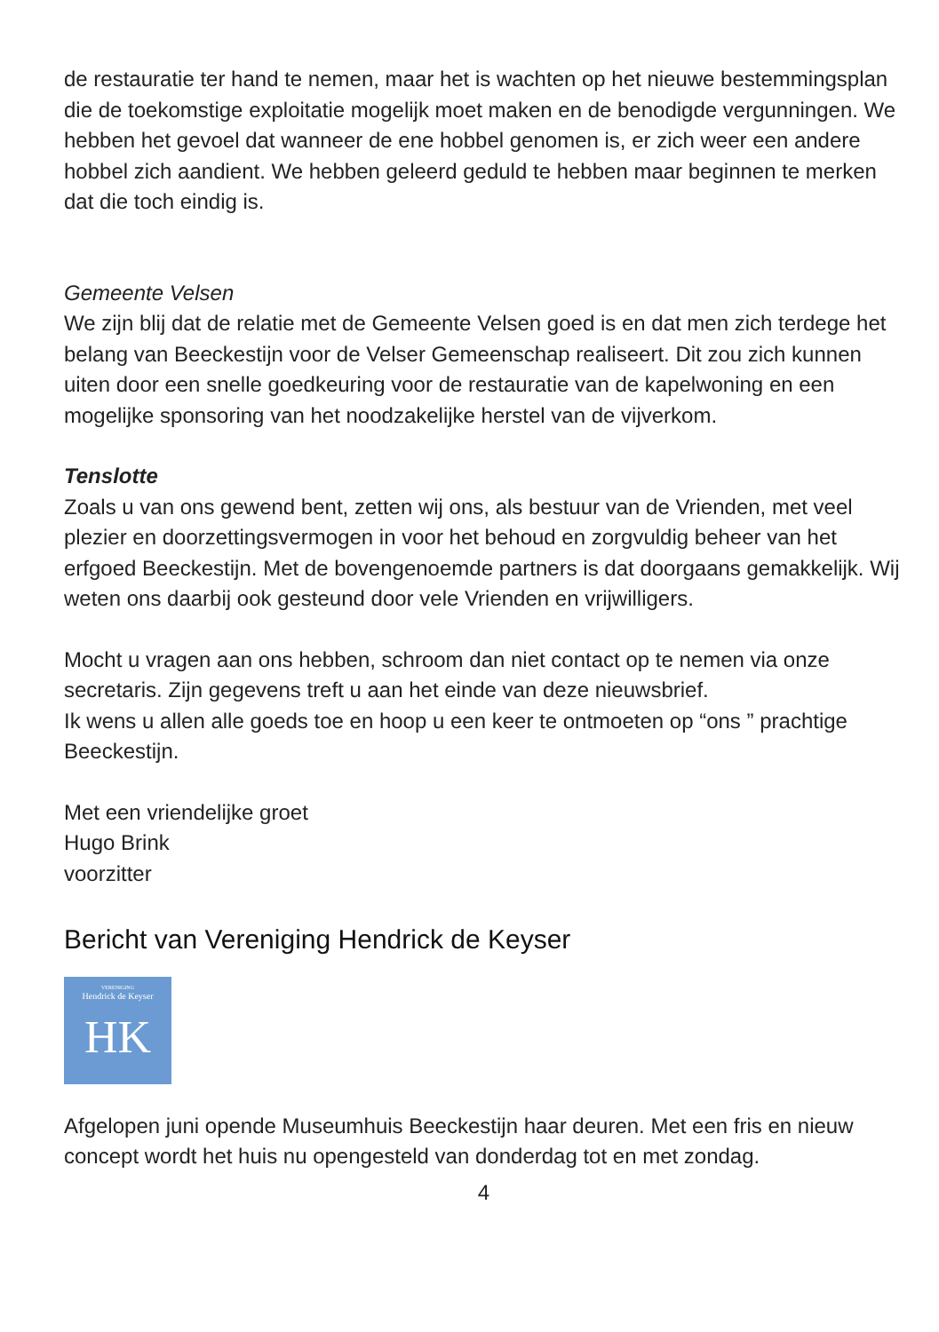de restauratie ter hand te nemen, maar het is wachten op het nieuwe bestemmingsplan die de toekomstige exploitatie mogelijk moet maken en de benodigde vergunningen. We hebben het gevoel dat wanneer de ene hobbel genomen is, er zich weer een andere hobbel zich aandient. We hebben geleerd geduld te hebben maar beginnen te merken dat die toch eindig is.
Gemeente Velsen
We zijn blij dat de relatie met de Gemeente Velsen goed is en dat men zich terdege het belang van Beeckestijn voor de Velser Gemeenschap realiseert. Dit zou zich kunnen uiten door een snelle goedkeuring voor de restauratie van de kapelwoning en een mogelijke sponsoring van het noodzakelijke herstel van de vijverkom.
Tenslotte
Zoals u van ons gewend bent, zetten wij ons, als bestuur van de Vrienden, met veel plezier en doorzettingsvermogen in voor het behoud en zorgvuldig beheer van het erfgoed Beeckestijn. Met de bovengenoemde partners is dat doorgaans gemakkelijk. Wij weten ons daarbij ook gesteund door vele Vrienden en vrijwilligers.
Mocht u vragen aan ons hebben, schroom dan niet contact op te nemen via onze secretaris. Zijn gegevens treft u aan het einde van deze nieuwsbrief.
Ik wens u allen alle goeds toe en hoop u een keer te ontmoeten op “ons ” prachtige Beeckestijn.
Met een vriendelijke groet
Hugo Brink
voorzitter
Bericht van Vereniging Hendrick de Keyser
VERENIGING
Hendrick de Keyser
HK
Afgelopen juni opende Museumhuis Beeckestijn haar deuren. Met een fris en nieuw concept wordt het huis nu opengesteld van donderdag tot en met zondag.
4